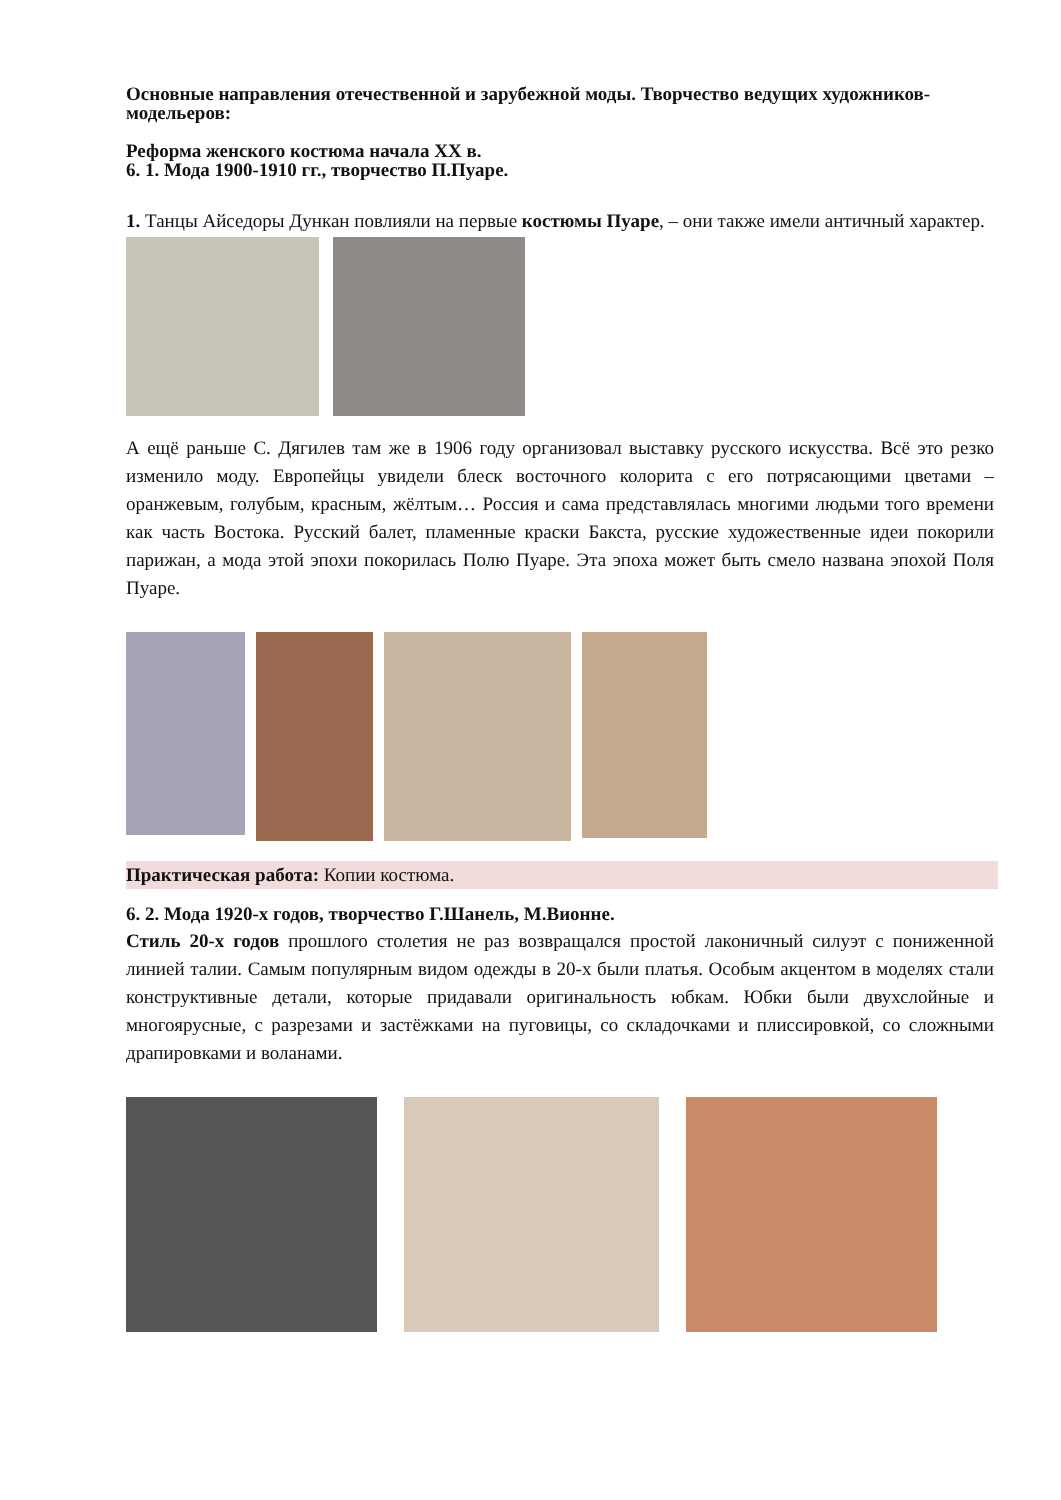Основные направления отечественной и зарубежной моды. Творчество ведущих художников-модельеров:
Реформа женского костюма начала XX в.
6. 1. Мода 1900-1910 гг., творчество П.Пуаре.
1. Танцы Айседоры Дункан повлияли на первые костюмы Пуаре, – они также имели античный характер.
А ещё раньше С. Дягилев там же в 1906 году организовал выставку русского искусства. Всё это резко изменило моду. Европейцы увидели блеск восточного колорита с его потрясающими цветами – оранжевым, голубым, красным, жёлтым… Россия и сама представлялась многими людьми того времени как часть Востока. Русский балет, пламенные краски Бакста, русские художественные идеи покорили парижан, а мода этой эпохи покорилась Полю Пуаре. Эта эпоха может быть смело названа эпохой Поля Пуаре.
Практическая работа: Копии костюма.
6. 2. Мода 1920-х годов, творчество Г.Шанель, М.Вионне.
Стиль 20-х годов прошлого столетия не раз возвращался простой лаконичный силуэт с пониженной линией талии. Самым популярным видом одежды в 20-х были платья. Особым акцентом в моделях стали конструктивные детали, которые придавали оригинальность юбкам. Юбки были двухслойные и многоярусные, с разрезами и застёжками на пуговицы, со складочками и плиссировкой, со сложными драпировками и воланами.